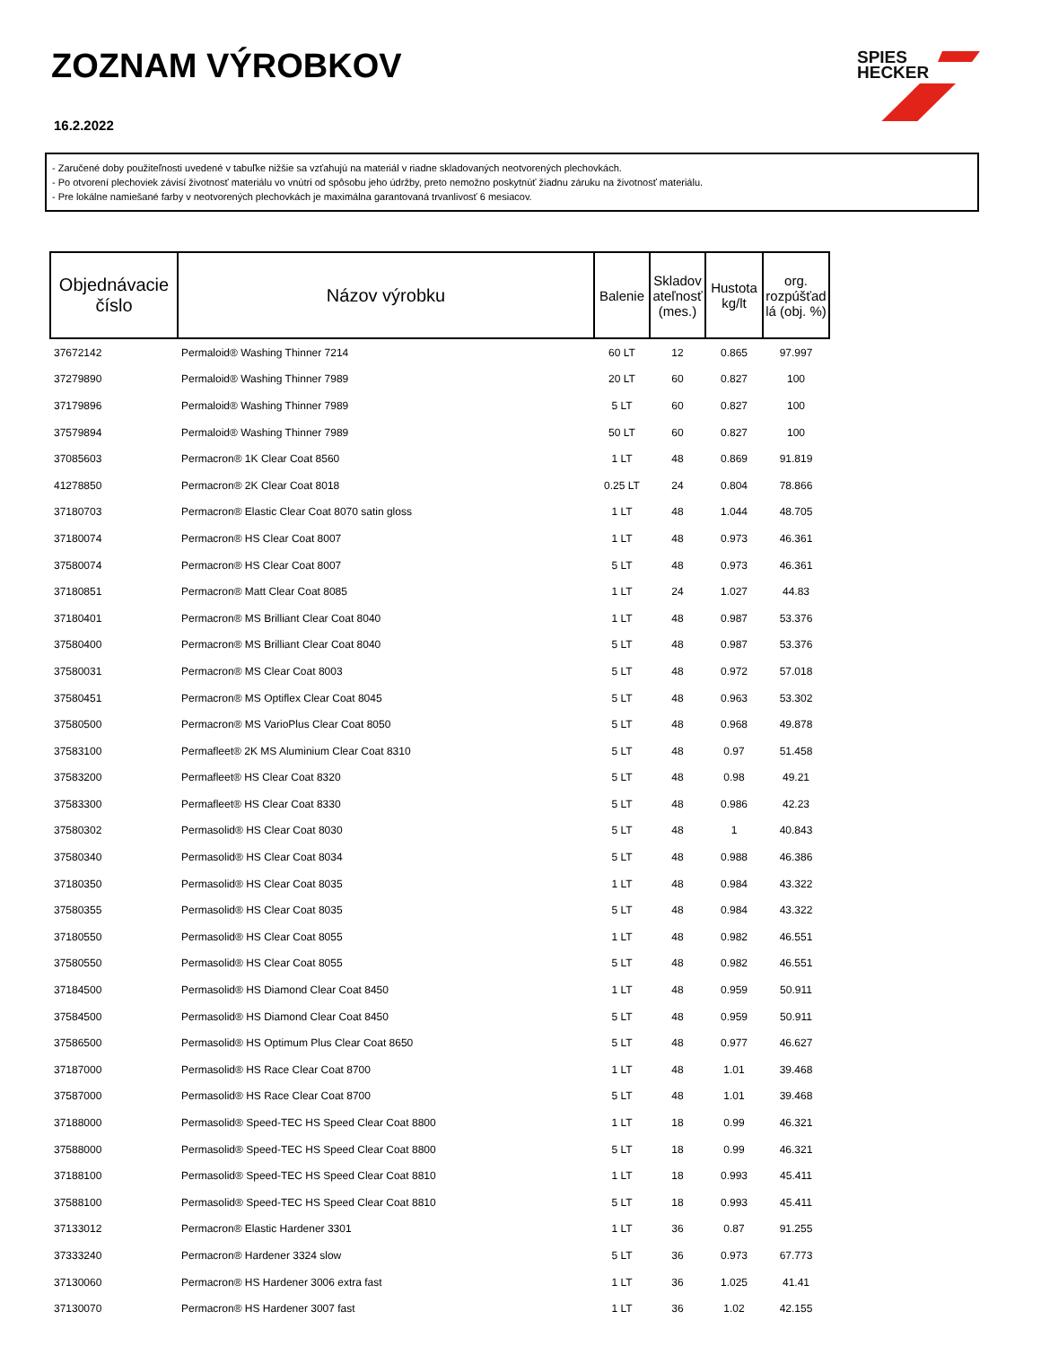ZOZNAM VÝROBKOV
16.2.2022
SPIES
HECKER
- Zaručené doby použiteľnosti uvedené v tabuľke nižšie sa vzťahujú na materiál v riadne skladovaných neotvorených plechovkách.
- Po otvorení plechoviek závisí životnosť materiálu vo vnútri od spôsobu jeho údržby, preto nemožno poskytnúť žiadnu záruku na životnosť materiálu.
- Pre lokálne namiešané farby v neotvorených plechovkách je maximálna garantovaná trvanlivosť 6 mesiacov.
| Objednávacie číslo | Názov výrobku | Balenie | Skladov ateľnosť (mes.) | Hustota kg/lt | org. rozpúšťad lá (obj. %) |
| --- | --- | --- | --- | --- | --- |
| 37672142 | Permaloid® Washing Thinner 7214 | 60 LT | 12 | 0.865 | 97.997 |
| 37279890 | Permaloid® Washing Thinner 7989 | 20 LT | 60 | 0.827 | 100 |
| 37179896 | Permaloid® Washing Thinner 7989 | 5 LT | 60 | 0.827 | 100 |
| 37579894 | Permaloid® Washing Thinner 7989 | 50 LT | 60 | 0.827 | 100 |
| 37085603 | Permacron® 1K Clear Coat 8560 | 1 LT | 48 | 0.869 | 91.819 |
| 41278850 | Permacron® 2K Clear Coat 8018 | 0.25 LT | 24 | 0.804 | 78.866 |
| 37180703 | Permacron® Elastic Clear Coat 8070 satin gloss | 1 LT | 48 | 1.044 | 48.705 |
| 37180074 | Permacron® HS Clear Coat 8007 | 1 LT | 48 | 0.973 | 46.361 |
| 37580074 | Permacron® HS Clear Coat 8007 | 5 LT | 48 | 0.973 | 46.361 |
| 37180851 | Permacron® Matt Clear Coat 8085 | 1 LT | 24 | 1.027 | 44.83 |
| 37180401 | Permacron® MS Brilliant Clear Coat 8040 | 1 LT | 48 | 0.987 | 53.376 |
| 37580400 | Permacron® MS Brilliant Clear Coat 8040 | 5 LT | 48 | 0.987 | 53.376 |
| 37580031 | Permacron® MS Clear Coat 8003 | 5 LT | 48 | 0.972 | 57.018 |
| 37580451 | Permacron® MS Optiflex Clear Coat 8045 | 5 LT | 48 | 0.963 | 53.302 |
| 37580500 | Permacron® MS VarioPlus Clear Coat 8050 | 5 LT | 48 | 0.968 | 49.878 |
| 37583100 | Permafleet® 2K MS Aluminium Clear Coat 8310 | 5 LT | 48 | 0.97 | 51.458 |
| 37583200 | Permafleet® HS Clear Coat 8320 | 5 LT | 48 | 0.98 | 49.21 |
| 37583300 | Permafleet® HS Clear Coat 8330 | 5 LT | 48 | 0.986 | 42.23 |
| 37580302 | Permasolid® HS Clear Coat 8030 | 5 LT | 48 | 1 | 40.843 |
| 37580340 | Permasolid® HS Clear Coat 8034 | 5 LT | 48 | 0.988 | 46.386 |
| 37180350 | Permasolid® HS Clear Coat 8035 | 1 LT | 48 | 0.984 | 43.322 |
| 37580355 | Permasolid® HS Clear Coat 8035 | 5 LT | 48 | 0.984 | 43.322 |
| 37180550 | Permasolid® HS Clear Coat 8055 | 1 LT | 48 | 0.982 | 46.551 |
| 37580550 | Permasolid® HS Clear Coat 8055 | 5 LT | 48 | 0.982 | 46.551 |
| 37184500 | Permasolid® HS Diamond Clear Coat 8450 | 1 LT | 48 | 0.959 | 50.911 |
| 37584500 | Permasolid® HS Diamond Clear Coat 8450 | 5 LT | 48 | 0.959 | 50.911 |
| 37586500 | Permasolid® HS Optimum Plus Clear Coat 8650 | 5 LT | 48 | 0.977 | 46.627 |
| 37187000 | Permasolid® HS Race Clear Coat 8700 | 1 LT | 48 | 1.01 | 39.468 |
| 37587000 | Permasolid® HS Race Clear Coat 8700 | 5 LT | 48 | 1.01 | 39.468 |
| 37188000 | Permasolid® Speed-TEC HS Speed Clear Coat 8800 | 1 LT | 18 | 0.99 | 46.321 |
| 37588000 | Permasolid® Speed-TEC HS Speed Clear Coat 8800 | 5 LT | 18 | 0.99 | 46.321 |
| 37188100 | Permasolid® Speed-TEC HS Speed Clear Coat 8810 | 1 LT | 18 | 0.993 | 45.411 |
| 37588100 | Permasolid® Speed-TEC HS Speed Clear Coat 8810 | 5 LT | 18 | 0.993 | 45.411 |
| 37133012 | Permacron® Elastic Hardener 3301 | 1 LT | 36 | 0.87 | 91.255 |
| 37333240 | Permacron® Hardener 3324 slow | 5 LT | 36 | 0.973 | 67.773 |
| 37130060 | Permacron® HS Hardener 3006 extra fast | 1 LT | 36 | 1.025 | 41.41 |
| 37130070 | Permacron® HS Hardener 3007 fast | 1 LT | 36 | 1.02 | 42.155 |